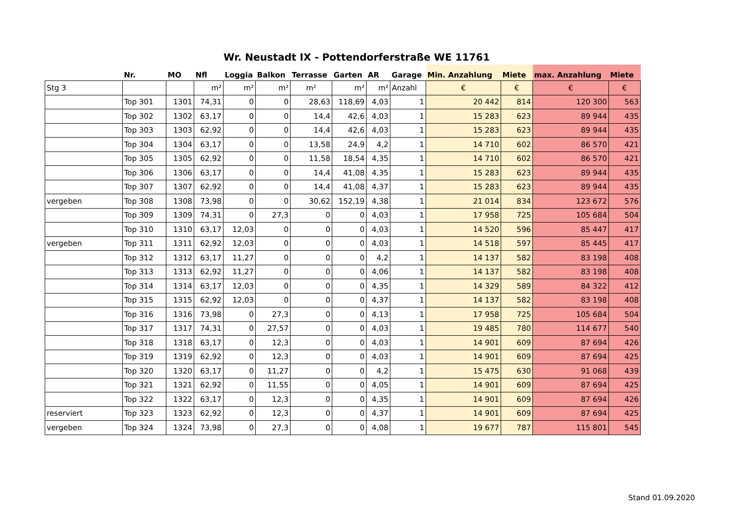Wr. Neustadt IX - Pottendorferstraße WE 11761
| | Nr. | MO | Nfl | Loggia | Balkon | Terrasse | Garten | AR | Garage | Min. Anzahlung | Miete | max. Anzahlung | Miete |
| --- | --- | --- | --- | --- | --- | --- | --- | --- | --- | --- | --- | --- | --- |
| Stg 3 | | | m² | m² | m² | m² | m² | m² | Anzahl | € | € | € | € |
| | Top 301 | 1301 | 74,31 | 0 | 0 | 28,63 | 118,69 | 4,03 | 1 | 20 442 | 814 | 120 300 | 563 |
| | Top 302 | 1302 | 63,17 | 0 | 0 | 14,4 | 42,6 | 4,03 | 1 | 15 283 | 623 | 89 944 | 435 |
| | Top 303 | 1303 | 62,92 | 0 | 0 | 14,4 | 42,6 | 4,03 | 1 | 15 283 | 623 | 89 944 | 435 |
| | Top 304 | 1304 | 63,17 | 0 | 0 | 13,58 | 24,9 | 4,2 | 1 | 14 710 | 602 | 86 570 | 421 |
| | Top 305 | 1305 | 62,92 | 0 | 0 | 11,58 | 18,54 | 4,35 | 1 | 14 710 | 602 | 86 570 | 421 |
| | Top 306 | 1306 | 63,17 | 0 | 0 | 14,4 | 41,08 | 4,35 | 1 | 15 283 | 623 | 89 944 | 435 |
| | Top 307 | 1307 | 62,92 | 0 | 0 | 14,4 | 41,08 | 4,37 | 1 | 15 283 | 623 | 89 944 | 435 |
| vergeben | Top 308 | 1308 | 73,98 | 0 | 0 | 30,62 | 152,19 | 4,38 | 1 | 21 014 | 834 | 123 672 | 576 |
| | Top 309 | 1309 | 74,31 | 0 | 27,3 | 0 | 0 | 4,03 | 1 | 17 958 | 725 | 105 684 | 504 |
| | Top 310 | 1310 | 63,17 | 12,03 | 0 | 0 | 0 | 4,03 | 1 | 14 520 | 596 | 85 447 | 417 |
| vergeben | Top 311 | 1311 | 62,92 | 12,03 | 0 | 0 | 0 | 4,03 | 1 | 14 518 | 597 | 85 445 | 417 |
| | Top 312 | 1312 | 63,17 | 11,27 | 0 | 0 | 0 | 4,2 | 1 | 14 137 | 582 | 83 198 | 408 |
| | Top 313 | 1313 | 62,92 | 11,27 | 0 | 0 | 0 | 4,06 | 1 | 14 137 | 582 | 83 198 | 408 |
| | Top 314 | 1314 | 63,17 | 12,03 | 0 | 0 | 0 | 4,35 | 1 | 14 329 | 589 | 84 322 | 412 |
| | Top 315 | 1315 | 62,92 | 12,03 | 0 | 0 | 0 | 4,37 | 1 | 14 137 | 582 | 83 198 | 408 |
| | Top 316 | 1316 | 73,98 | 0 | 27,3 | 0 | 0 | 4,13 | 1 | 17 958 | 725 | 105 684 | 504 |
| | Top 317 | 1317 | 74,31 | 0 | 27,57 | 0 | 0 | 4,03 | 1 | 19 485 | 780 | 114 677 | 540 |
| | Top 318 | 1318 | 63,17 | 0 | 12,3 | 0 | 0 | 4,03 | 1 | 14 901 | 609 | 87 694 | 426 |
| | Top 319 | 1319 | 62,92 | 0 | 12,3 | 0 | 0 | 4,03 | 1 | 14 901 | 609 | 87 694 | 425 |
| | Top 320 | 1320 | 63,17 | 0 | 11,27 | 0 | 0 | 4,2 | 1 | 15 475 | 630 | 91 068 | 439 |
| | Top 321 | 1321 | 62,92 | 0 | 11,55 | 0 | 0 | 4,05 | 1 | 14 901 | 609 | 87 694 | 425 |
| | Top 322 | 1322 | 63,17 | 0 | 12,3 | 0 | 0 | 4,35 | 1 | 14 901 | 609 | 87 694 | 426 |
| reserviert | Top 323 | 1323 | 62,92 | 0 | 12,3 | 0 | 0 | 4,37 | 1 | 14 901 | 609 | 87 694 | 425 |
| vergeben | Top 324 | 1324 | 73,98 | 0 | 27,3 | 0 | 0 | 4,08 | 1 | 19 677 | 787 | 115 801 | 545 |
Stand 01.09.2020